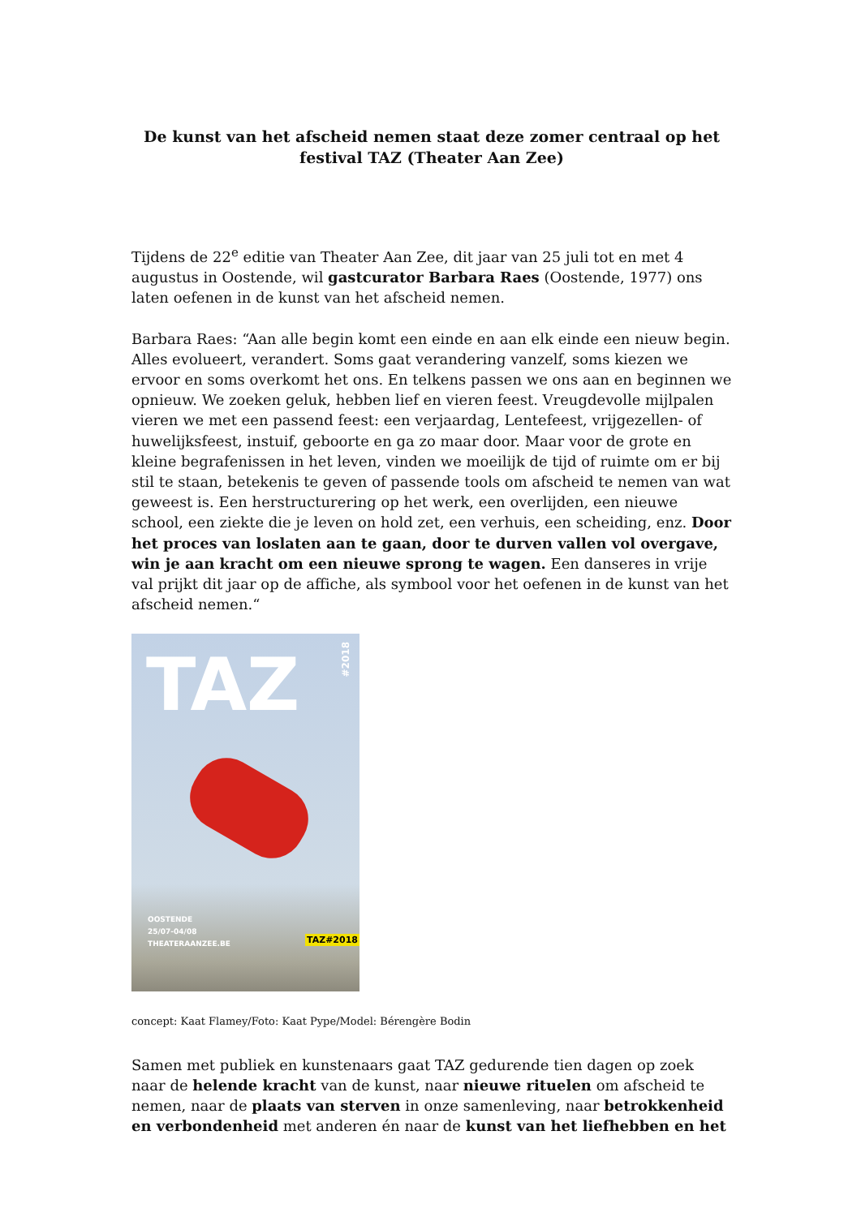De kunst van het afscheid nemen staat deze zomer centraal op het festival TAZ (Theater Aan Zee)
Tijdens de 22<sup>e</sup> editie van Theater Aan Zee, dit jaar van 25 juli tot en met 4 augustus in Oostende, wil gastcurator Barbara Raes (Oostende, 1977) ons laten oefenen in de kunst van het afscheid nemen.
Barbara Raes: “Aan alle begin komt een einde en aan elk einde een nieuw begin. Alles evolueert, verandert. Soms gaat verandering vanzelf, soms kiezen we ervoor en soms overkomt het ons. En telkens passen we ons aan en beginnen we opnieuw. We zoeken geluk, hebben lief en vieren feest. Vreugdevolle mijlpalen vieren we met een passend feest: een verjaardag, Lentefeest, vrijgezellen- of huwelijksfeest, instuif, geboorte en ga zo maar door. Maar voor de grote en kleine begrafenissen in het leven, vinden we moeilijk de tijd of ruimte om er bij stil te staan, betekenis te geven of passende tools om afscheid te nemen van wat geweest is. Een herstructurering op het werk, een overlijden, een nieuwe school, een ziekte die je leven on hold zet, een verhuis, een scheiding, enz. Door het proces van loslaten aan te gaan, door te durven vallen vol overgave, win je aan kracht om een nieuwe sprong te wagen. Een danseres in vrije val prijkt dit jaar op de affiche, als symbool voor het oefenen in de kunst van het afscheid nemen.“
TAZ
#2018
OOSTENDE
25/07-04/08
THEATERAANZEE.BE
TAZ#2018
concept: Kaat Flamey/Foto: Kaat Pype/Model: Bérengère Bodin
Samen met publiek en kunstenaars gaat TAZ gedurende tien dagen op zoek naar de helende kracht van de kunst, naar nieuwe rituelen om afscheid te nemen, naar de plaats van sterven in onze samenleving, naar betrokkenheid en verbondenheid met anderen én naar de kunst van het liefhebben en het